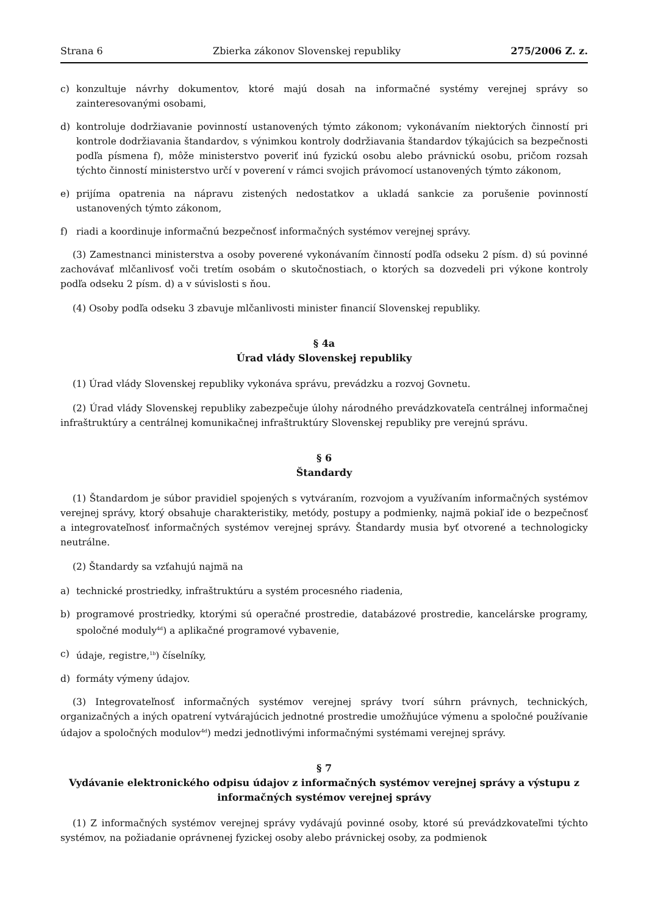Strana 6 Zbierka zákonov Slovenskej republiky 275/2006 Z. z.
c) konzultuje návrhy dokumentov, ktoré majú dosah na informačné systémy verejnej správy so zainteresovanými osobami,
d) kontroluje dodržiavanie povinností ustanovených týmto zákonom; vykonávaním niektorých činností pri kontrole dodržiavania štandardov, s výnimkou kontroly dodržiavania štandardov týkajúcich sa bezpečnosti podľa písmena f), môže ministerstvo poveriť inú fyzickú osobu alebo právnickú osobu, pričom rozsah týchto činností ministerstvo určí v poverení v rámci svojich právomocí ustanovených týmto zákonom,
e) prijíma opatrenia na nápravu zistených nedostatkov a ukladá sankcie za porušenie povinností ustanovených týmto zákonom,
f) riadi a koordinuje informačnú bezpečnosť informačných systémov verejnej správy.
(3) Zamestnanci ministerstva a osoby poverené vykonávaním činností podľa odseku 2 písm. d) sú povinné zachovávať mlčanlivosť voči tretím osobám o skutočnostiach, o ktorých sa dozvedeli pri výkone kontroly podľa odseku 2 písm. d) a v súvislosti s ňou.
(4) Osoby podľa odseku 3 zbavuje mlčanlivosti minister financií Slovenskej republiky.
§ 4a
Úrad vlády Slovenskej republiky
(1) Úrad vlády Slovenskej republiky vykonáva správu, prevádzku a rozvoj Govnetu.
(2) Úrad vlády Slovenskej republiky zabezpečuje úlohy národného prevádzkovateľa centrálnej informačnej infraštruktúry a centrálnej komunikačnej infraštruktúry Slovenskej republiky pre verejnú správu.
§ 6
Štandardy
(1) Štandardom je súbor pravidiel spojených s vytváraním, rozvojom a využívaním informačných systémov verejnej správy, ktorý obsahuje charakteristiky, metódy, postupy a podmienky, najmä pokiaľ ide o bezpečnosť a integrovateľnosť informačných systémov verejnej správy. Štandardy musia byť otvorené a technologicky neutrálne.
(2) Štandardy sa vzťahujú najmä na
a) technické prostriedky, infraštruktúru a systém procesného riadenia,
b) programové prostriedky, ktorými sú operačné prostredie, databázové prostredie, kancelárske programy, spoločné moduly<sup>4d</sup>) a aplikačné programové vybavenie,
c) údaje, registre,<sup>1b</sup>) číselníky,
d) formáty výmeny údajov.
(3) Integrovateľnosť informačných systémov verejnej správy tvorí súhrn právnych, technických, organizačných a iných opatrení vytvárajúcich jednotné prostredie umožňujúce výmenu a spoločné používanie údajov a spoločných modulov<sup>4d</sup>) medzi jednotlivými informačnými systémami verejnej správy.
§ 7
Vydávanie elektronického odpisu údajov z informačných systémov verejnej správy a výstupu z informačných systémov verejnej správy
(1) Z informačných systémov verejnej správy vydávajú povinné osoby, ktoré sú prevádzkovateľmi týchto systémov, na požiadanie oprávnenej fyzickej osoby alebo právnickej osoby, za podmienok